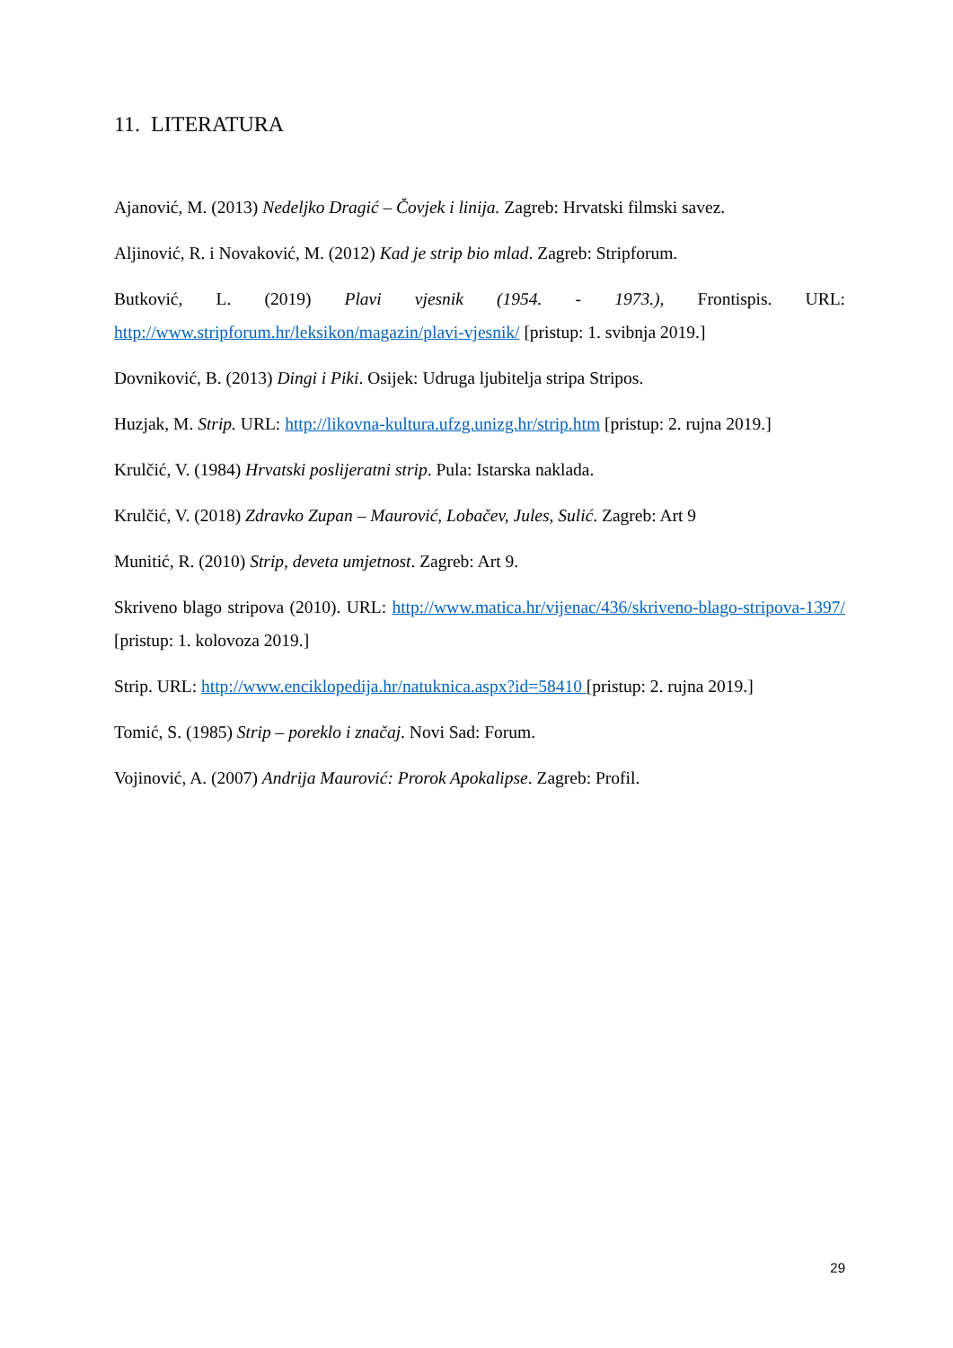11. LITERATURA
Ajanović, M. (2013) Nedeljko Dragić – Čovjek i linija. Zagreb: Hrvatski filmski savez.
Aljinović, R. i Novaković, M. (2012) Kad je strip bio mlad. Zagreb: Stripforum.
Butković, L. (2019) Plavi vjesnik (1954. - 1973.), Frontispis. URL: http://www.stripforum.hr/leksikon/magazin/plavi-vjesnik/ [pristup: 1. svibnja 2019.]
Dovniković, B. (2013) Dingi i Piki. Osijek: Udruga ljubitelja stripa Stripos.
Huzjak, M. Strip. URL: http://likovna-kultura.ufzg.unizg.hr/strip.htm [pristup: 2. rujna 2019.]
Krulčić, V. (1984) Hrvatski poslijeratni strip. Pula: Istarska naklada.
Krulčić, V. (2018) Zdravko Zupan – Maurović, Lobačev, Jules, Sulić. Zagreb: Art 9
Munitić, R. (2010) Strip, deveta umjetnost. Zagreb: Art 9.
Skriveno blago stripova (2010). URL: http://www.matica.hr/vijenac/436/skriveno-blago-stripova-1397/ [pristup: 1. kolovoza 2019.]
Strip. URL: http://www.enciklopedija.hr/natuknica.aspx?id=58410 [pristup: 2. rujna 2019.]
Tomić, S. (1985) Strip – poreklo i značaj. Novi Sad: Forum.
Vojinović, A. (2007) Andrija Maurović: Prorok Apokalipse. Zagreb: Profil.
29